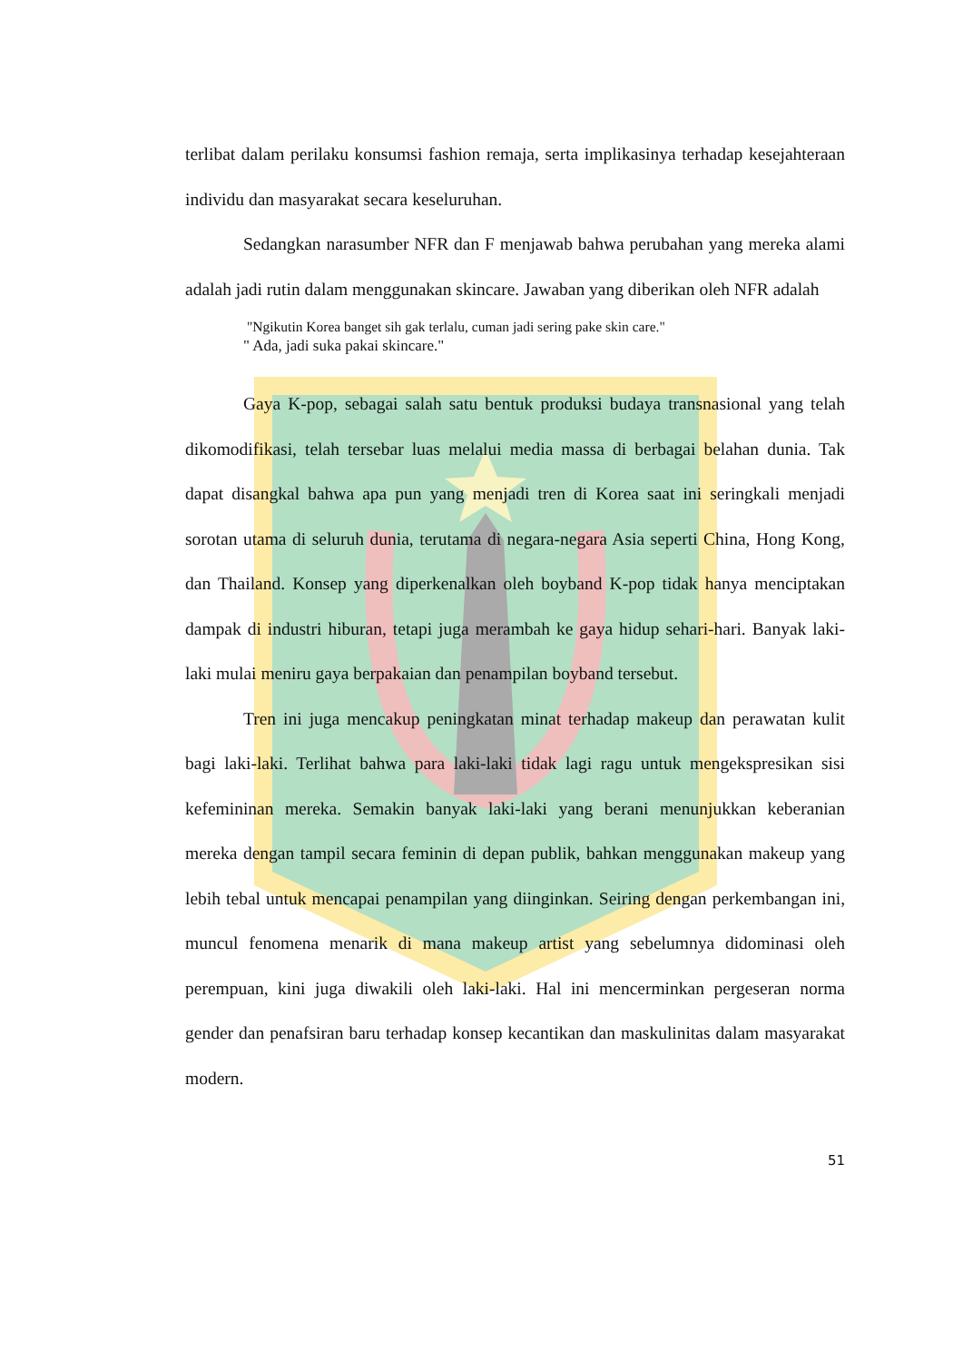terlibat dalam perilaku konsumsi fashion remaja, serta implikasinya terhadap kesejahteraan individu dan masyarakat secara keseluruhan.
Sedangkan narasumber NFR dan F menjawab bahwa perubahan yang mereka alami adalah jadi rutin dalam menggunakan skincare. Jawaban yang diberikan oleh NFR adalah
"Ngikutin Korea banget sih gak terlalu, cuman jadi sering pake skin care."
" Ada, jadi suka pakai skincare."
Gaya K-pop, sebagai salah satu bentuk produksi budaya transnasional yang telah dikomodifikasi, telah tersebar luas melalui media massa di berbagai belahan dunia. Tak dapat disangkal bahwa apa pun yang menjadi tren di Korea saat ini seringkali menjadi sorotan utama di seluruh dunia, terutama di negara-negara Asia seperti China, Hong Kong, dan Thailand. Konsep yang diperkenalkan oleh boyband K-pop tidak hanya menciptakan dampak di industri hiburan, tetapi juga merambah ke gaya hidup sehari-hari. Banyak laki-laki mulai meniru gaya berpakaian dan penampilan boyband tersebut.
Tren ini juga mencakup peningkatan minat terhadap makeup dan perawatan kulit bagi laki-laki. Terlihat bahwa para laki-laki tidak lagi ragu untuk mengekspresikan sisi kefemininan mereka. Semakin banyak laki-laki yang berani menunjukkan keberanian mereka dengan tampil secara feminin di depan publik, bahkan menggunakan makeup yang lebih tebal untuk mencapai penampilan yang diinginkan. Seiring dengan perkembangan ini, muncul fenomena menarik di mana makeup artist yang sebelumnya didominasi oleh perempuan, kini juga diwakili oleh laki-laki. Hal ini mencerminkan pergeseran norma gender dan penafsiran baru terhadap konsep kecantikan dan maskulinitas dalam masyarakat modern.
51